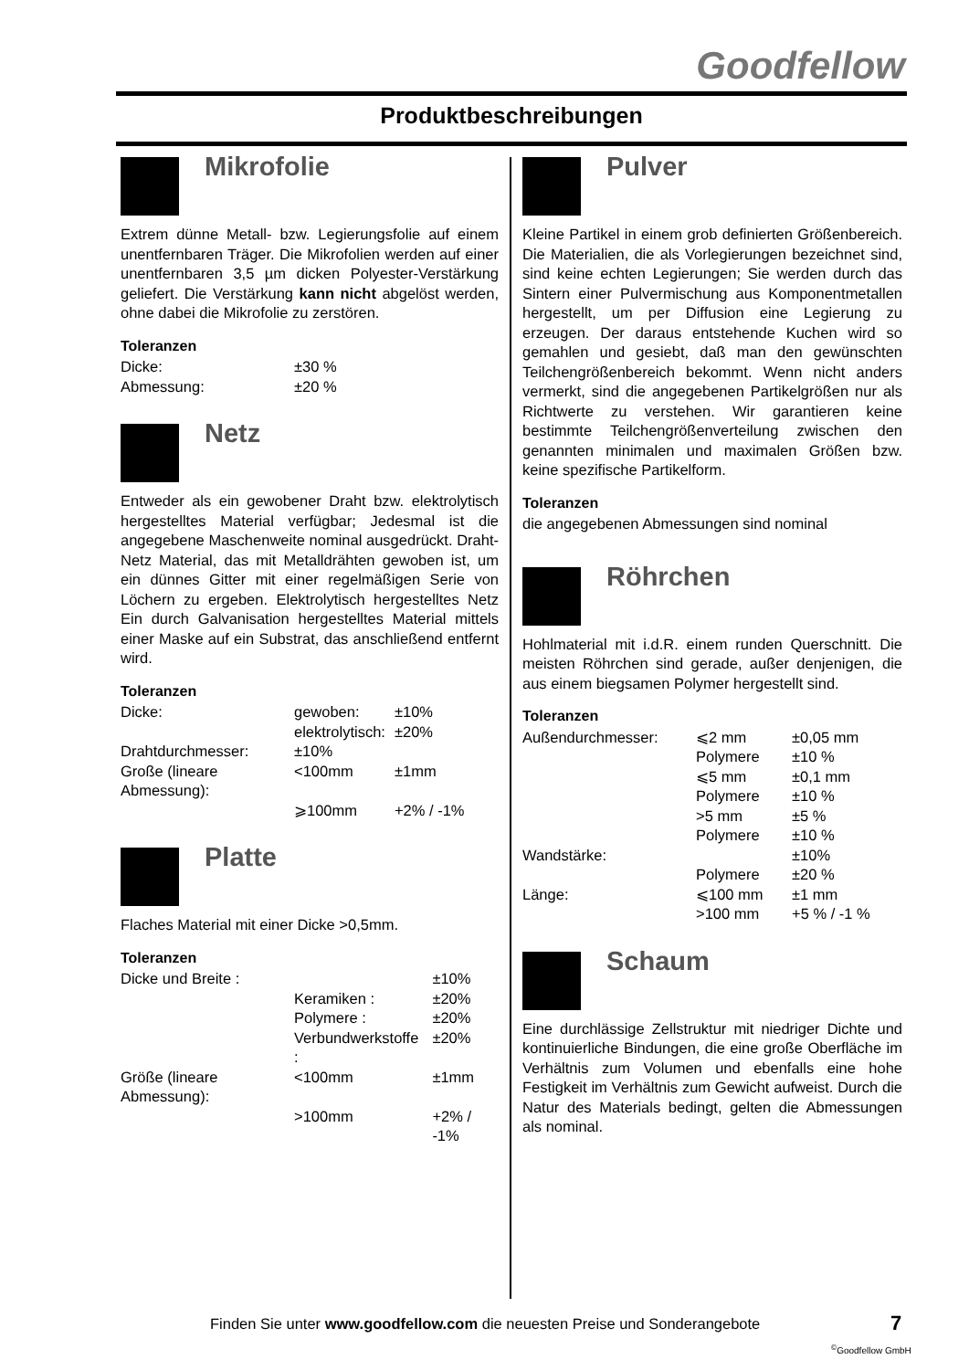Goodfellow
Produktbeschreibungen
Mikrofolie
Extrem dünne Metall- bzw. Legierungsfolie auf einem unentfernbaren Träger. Die Mikrofolien werden auf einer unentfernbaren 3,5 µm dicken Polyester-Verstärkung geliefert. Die Verstärkung kann nicht abgelöst werden, ohne dabei die Mikrofolie zu zerstören.
Toleranzen
| Dicke: | ±30 % |
| Abmessung: | ±20 % |
Netz
Entweder als ein gewobener Draht bzw. elektrolytisch hergestelltes Material verfügbar; Jedesmal ist die angegebene Maschenweite nominal ausgedrückt. Draht-Netz Material, das mit Metalldrähten gewoben ist, um ein dünnes Gitter mit einer regelmäßigen Serie von Löchern zu ergeben. Elektrolytisch hergestelltes Netz Ein durch Galvanisation hergestelltes Material mittels einer Maske auf ein Substrat, das anschließend entfernt wird.
Toleranzen
| Dicke: | gewoben: | ±10% |
| | elektrolytisch: | ±20% |
| Drahtdurchmesser: | ±10% | |
| Große (lineare Abmessung): | <100mm | ±1mm |
| | ⩾100mm | +2% / -1% |
Platte
Flaches Material mit einer Dicke >0,5mm.
Toleranzen
| Dicke und Breite : | | ±10% |
| | Keramiken : | ±20% |
| | Polymere : | ±20% |
| | Verbundwerkstoffe : | ±20% |
| Größe (lineare Abmessung): | <100mm | ±1mm |
| | >100mm | +2% / -1% |
Pulver
Kleine Partikel in einem grob definierten Größenbereich. Die Materialien, die als Vorlegierungen bezeichnet sind, sind keine echten Legierungen; Sie werden durch das Sintern einer Pulvermischung aus Komponentmetallen hergestellt, um per Diffusion eine Legierung zu erzeugen. Der daraus entstehende Kuchen wird so gemahlen und gesiebt, daß man den gewünschten Teilchengrößenbereich bekommt. Wenn nicht anders vermerkt, sind die angegebenen Partikelgrößen nur als Richtwerte zu verstehen. Wir garantieren keine bestimmte Teilchengrößenverteilung zwischen den genannten minimalen und maximalen Größen bzw. keine spezifische Partikelform.
Toleranzen
die angegebenen Abmessungen sind nominal
Röhrchen
Hohlmaterial mit i.d.R. einem runden Querschnitt. Die meisten Röhrchen sind gerade, außer denjenigen, die aus einem biegsamen Polymer hergestellt sind.
Toleranzen
| Außendurchmesser: | ⩽2 mm | ±0,05 mm |
| | Polymere | ±10 % |
| | ⩽5 mm | ±0,1 mm |
| | Polymere | ±10 % |
| | >5 mm | ±5 % |
| | Polymere | ±10 % |
| Wandstärke: | | ±10% |
| | Polymere | ±20 % |
| Länge: | ⩽100 mm | ±1 mm |
| | >100 mm | +5 % / -1 % |
Schaum
Eine durchlässige Zellstruktur mit niedriger Dichte und kontinuierliche Bindungen, die eine große Oberfläche im Verhältnis zum Volumen und ebenfalls eine hohe Festigkeit im Verhältnis zum Gewicht aufweist. Durch die Natur des Materials bedingt, gelten die Abmessungen als nominal.
Finden Sie unter www.goodfellow.com die neuesten Preise und Sonderangebote
7
<sup>©</sup>Goodfellow GmbH